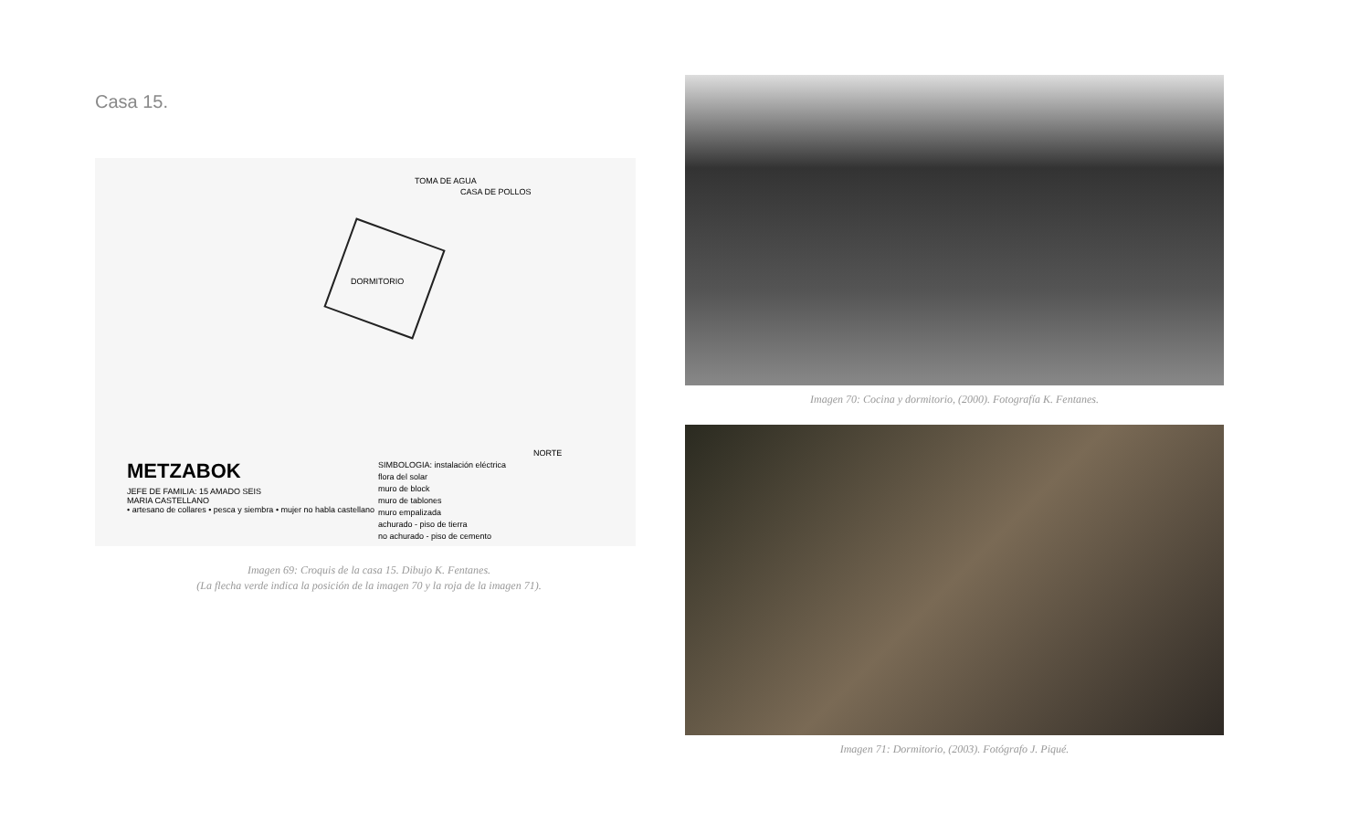Casa 15.
TOMA DE AGUA
CASA DE POLLOS
DORMITORIO
METZABOK
JEFE DE FAMILIA: 15 AMADO SEIS
MARIA CASTELLANO
• artesano de collares • pesca y siembra • mujer no habla castellano
SIMBOLOGIA: instalación eléctrica
flora del solar
muro de block
muro de tablones
muro empalizada
achurado - piso de tierra
no achurado - piso de cemento
NORTE
Imagen 69: Croquis de la casa 15. Dibujo K. Fentanes.
(La flecha verde indica la posición de la imagen 70 y la roja de la imagen 71).
Imagen 70: Cocina y dormitorio, (2000). Fotografía K. Fentanes.
Imagen 71: Dormitorio, (2003). Fotógrafo J. Piqué.